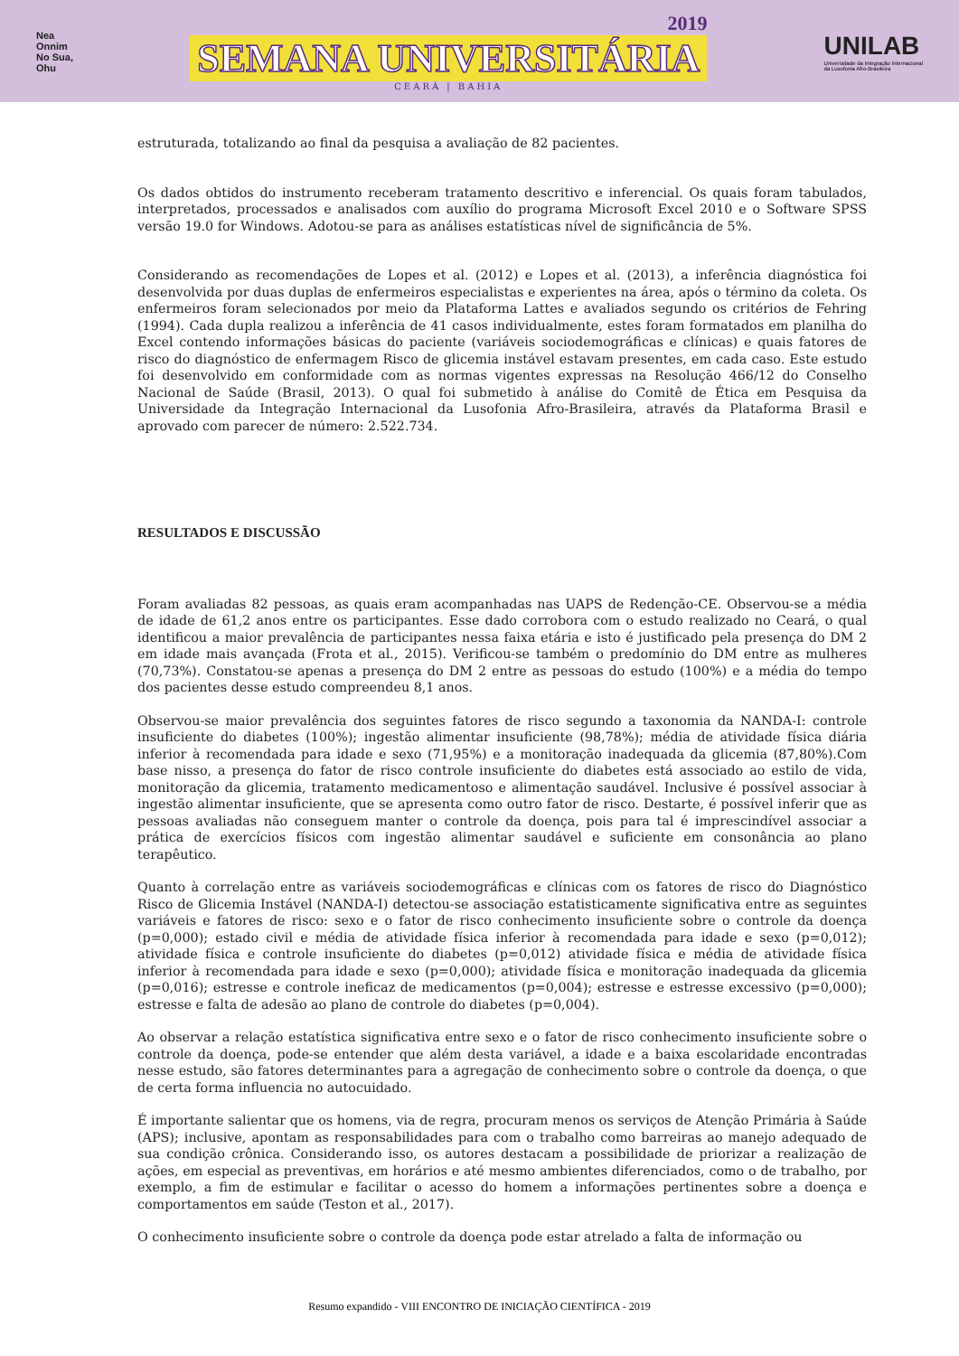Nea
Onnim
No Sua,
Ohu
2019
SEMANA UNIVERSITÁRIA
CEARÁ | BAHIA
UNILAB
Universidade da Integração Internacional
da Lusofonia Afro-Brasileira
estruturada, totalizando ao final da pesquisa a avaliação de 82 pacientes.
Os dados obtidos do instrumento receberam tratamento descritivo e inferencial. Os quais foram tabulados, interpretados, processados e analisados com auxílio do programa Microsoft Excel 2010 e o Software SPSS versão 19.0 for Windows. Adotou-se para as análises estatísticas nível de significância de 5%.
Considerando as recomendações de Lopes et al. (2012) e Lopes et al. (2013), a inferência diagnóstica foi desenvolvida por duas duplas de enfermeiros especialistas e experientes na área, após o término da coleta. Os enfermeiros foram selecionados por meio da Plataforma Lattes e avaliados segundo os critérios de Fehring (1994). Cada dupla realizou a inferência de 41 casos individualmente, estes foram formatados em planilha do Excel contendo informações básicas do paciente (variáveis sociodemográficas e clínicas) e quais fatores de risco do diagnóstico de enfermagem Risco de glicemia instável estavam presentes, em cada caso. Este estudo foi desenvolvido em conformidade com as normas vigentes expressas na Resolução 466/12 do Conselho Nacional de Saúde (Brasil, 2013). O qual foi submetido à análise do Comitê de Ética em Pesquisa da Universidade da Integração Internacional da Lusofonia Afro-Brasileira, através da Plataforma Brasil e aprovado com parecer de número: 2.522.734.
RESULTADOS E DISCUSSÃO
Foram avaliadas 82 pessoas, as quais eram acompanhadas nas UAPS de Redenção-CE. Observou-se a média de idade de 61,2 anos entre os participantes. Esse dado corrobora com o estudo realizado no Ceará, o qual identificou a maior prevalência de participantes nessa faixa etária e isto é justificado pela presença do DM 2 em idade mais avançada (Frota et al., 2015). Verificou-se também o predomínio do DM entre as mulheres (70,73%). Constatou-se apenas a presença do DM 2 entre as pessoas do estudo (100%) e a média do tempo dos pacientes desse estudo compreendeu 8,1 anos.
Observou-se maior prevalência dos seguintes fatores de risco segundo a taxonomia da NANDA-I: controle insuficiente do diabetes (100%); ingestão alimentar insuficiente (98,78%); média de atividade física diária inferior à recomendada para idade e sexo (71,95%) e a monitoração inadequada da glicemia (87,80%).Com base nisso, a presença do fator de risco controle insuficiente do diabetes está associado ao estilo de vida, monitoração da glicemia, tratamento medicamentoso e alimentação saudável. Inclusive é possível associar à ingestão alimentar insuficiente, que se apresenta como outro fator de risco. Destarte, é possível inferir que as pessoas avaliadas não conseguem manter o controle da doença, pois para tal é imprescindível associar a prática de exercícios físicos com ingestão alimentar saudável e suficiente em consonância ao plano terapêutico.
Quanto à correlação entre as variáveis sociodemográficas e clínicas com os fatores de risco do Diagnóstico Risco de Glicemia Instável (NANDA-I) detectou-se associação estatisticamente significativa entre as seguintes variáveis e fatores de risco: sexo e o fator de risco conhecimento insuficiente sobre o controle da doença (p=0,000); estado civil e média de atividade física inferior à recomendada para idade e sexo (p=0,012); atividade física e controle insuficiente do diabetes (p=0,012) atividade física e média de atividade física inferior à recomendada para idade e sexo (p=0,000); atividade física e monitoração inadequada da glicemia (p=0,016); estresse e controle ineficaz de medicamentos (p=0,004); estresse e estresse excessivo (p=0,000); estresse e falta de adesão ao plano de controle do diabetes (p=0,004).
Ao observar a relação estatística significativa entre sexo e o fator de risco conhecimento insuficiente sobre o controle da doença, pode-se entender que além desta variável, a idade e a baixa escolaridade encontradas nesse estudo, são fatores determinantes para a agregação de conhecimento sobre o controle da doença, o que de certa forma influencia no autocuidado.
É importante salientar que os homens, via de regra, procuram menos os serviços de Atenção Primária à Saúde (APS); inclusive, apontam as responsabilidades para com o trabalho como barreiras ao manejo adequado de sua condição crônica. Considerando isso, os autores destacam a possibilidade de priorizar a realização de ações, em especial as preventivas, em horários e até mesmo ambientes diferenciados, como o de trabalho, por exemplo, a fim de estimular e facilitar o acesso do homem a informações pertinentes sobre a doença e comportamentos em saúde (Teston et al., 2017).
O conhecimento insuficiente sobre o controle da doença pode estar atrelado a falta de informação ou
Resumo expandido - VIII ENCONTRO DE INICIAÇÃO CIENTÍFICA - 2019